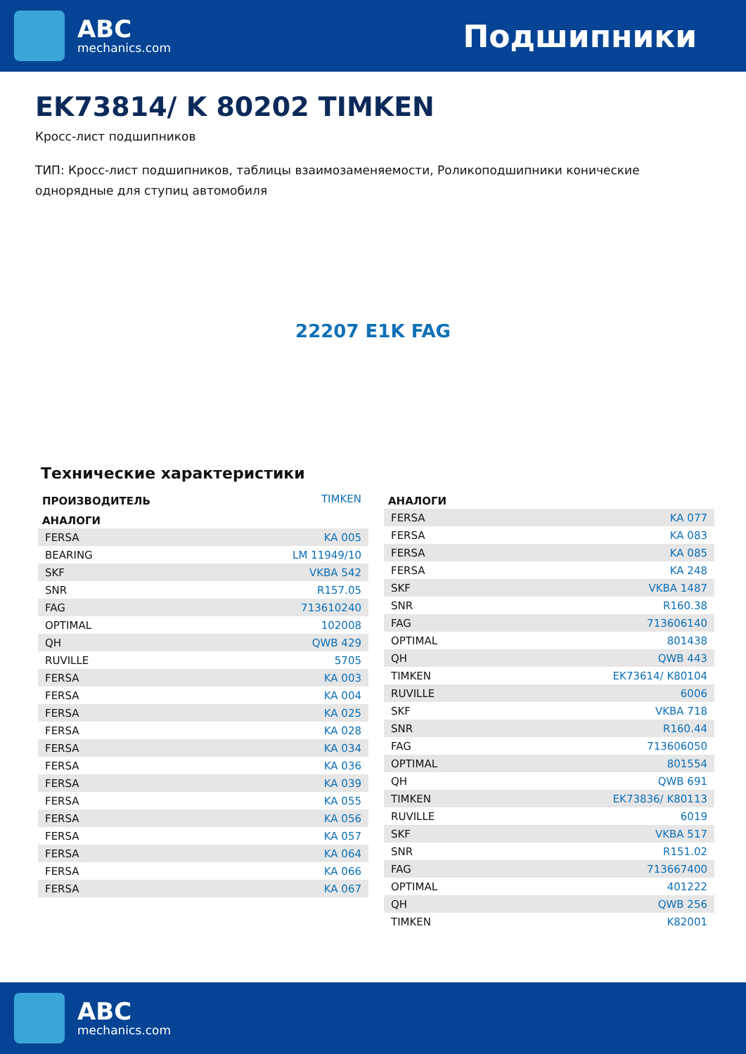ABC
mechanics.com
Подшипники
EK73814/ K 80202 TIMKEN
Кросс-лист подшипников
ТИП: Кросс-лист подшипников, таблицы взаимозаменяемости, Роликоподшипники конические однорядные для ступиц автомобиля
22207 E1K FAG
Технические характеристики
| ПРОИЗВОДИТЕЛЬ | TIMKEN |
| АНАЛОГИ | |
| FERSA | KA 005 |
| BEARING | LM 11949/10 |
| SKF | VKBA 542 |
| SNR | R157.05 |
| FAG | 713610240 |
| OPTIMAL | 102008 |
| QH | QWB 429 |
| RUVILLE | 5705 |
| FERSA | KA 003 |
| FERSA | KA 004 |
| FERSA | KA 025 |
| FERSA | KA 028 |
| FERSA | KA 034 |
| FERSA | KA 036 |
| FERSA | KA 039 |
| FERSA | KA 055 |
| FERSA | KA 056 |
| FERSA | KA 057 |
| FERSA | KA 064 |
| FERSA | KA 066 |
| FERSA | KA 067 |
| АНАЛОГИ | |
| --- | --- |
| FERSA | KA 077 |
| FERSA | KA 083 |
| FERSA | KA 085 |
| FERSA | KA 248 |
| SKF | VKBA 1487 |
| SNR | R160.38 |
| FAG | 713606140 |
| OPTIMAL | 801438 |
| QH | QWB 443 |
| TIMKEN | EK73614/ K80104 |
| RUVILLE | 6006 |
| SKF | VKBA 718 |
| SNR | R160.44 |
| FAG | 713606050 |
| OPTIMAL | 801554 |
| QH | QWB 691 |
| TIMKEN | EK73836/ K80113 |
| RUVILLE | 6019 |
| SKF | VKBA 517 |
| SNR | R151.02 |
| FAG | 713667400 |
| OPTIMAL | 401222 |
| QH | QWB 256 |
| TIMKEN | K82001 |
ABC
mechanics.com